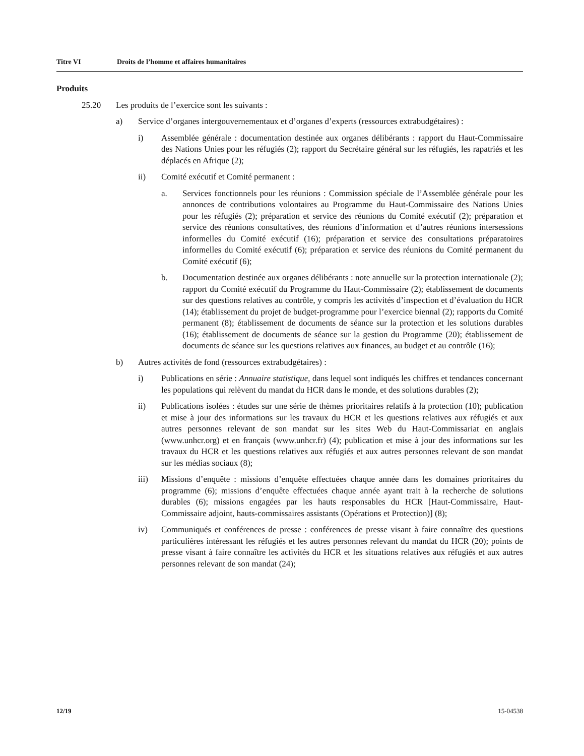Titre VI Droits de l’homme et affaires humanitaires
Produits
25.20 Les produits de l’exercice sont les suivants :
a) Service d’organes intergouvernementaux et d’organes d’experts (ressources extrabudgétaires) :
i) Assemblée générale : documentation destinée aux organes délibérants : rapport du Haut-Commissaire des Nations Unies pour les réfugiés (2); rapport du Secrétaire général sur les réfugiés, les rapatriés et les déplacés en Afrique (2);
ii) Comité exécutif et Comité permanent :
a. Services fonctionnels pour les réunions : Commission spéciale de l’Assemblée générale pour les annonces de contributions volontaires au Programme du Haut-Commissaire des Nations Unies pour les réfugiés (2); préparation et service des réunions du Comité exécutif (2); préparation et service des réunions consultatives, des réunions d’information et d’autres réunions intersessions informelles du Comité exécutif (16); préparation et service des consultations préparatoires informelles du Comité exécutif (6); préparation et service des réunions du Comité permanent du Comité exécutif (6);
b. Documentation destinée aux organes délibérants : note annuelle sur la protection internationale (2); rapport du Comité exécutif du Programme du Haut-Commissaire (2); établissement de documents sur des questions relatives au contrôle, y compris les activités d’inspection et d’évaluation du HCR (14); établissement du projet de budget-programme pour l’exercice biennal (2); rapports du Comité permanent (8); établissement de documents de séance sur la protection et les solutions durables (16); établissement de documents de séance sur la gestion du Programme (20); établissement de documents de séance sur les questions relatives aux finances, au budget et au contrôle (16);
b) Autres activités de fond (ressources extrabudgétaires) :
i) Publications en série : Annuaire statistique, dans lequel sont indiqués les chiffres et tendances concernant les populations qui relèvent du mandat du HCR dans le monde, et des solutions durables (2);
ii) Publications isolées : études sur une série de thèmes prioritaires relatifs à la protection (10); publication et mise à jour des informations sur les travaux du HCR et les questions relatives aux réfugiés et aux autres personnes relevant de son mandat sur les sites Web du Haut-Commissariat en anglais (www.unhcr.org) et en français (www.unhcr.fr) (4); publication et mise à jour des informations sur les travaux du HCR et les questions relatives aux réfugiés et aux autres personnes relevant de son mandat sur les médias sociaux (8);
iii) Missions d’enquête : missions d’enquête effectuées chaque année dans les domaines prioritaires du programme (6); missions d’enquête effectuées chaque année ayant trait à la recherche de solutions durables (6); missions engagées par les hauts responsables du HCR [Haut-Commissaire, Haut-Commissaire adjoint, hauts-commissaires assistants (Opérations et Protection)] (8);
iv) Communiqués et conférences de presse : conférences de presse visant à faire connaître des questions particulières intéressant les réfugiés et les autres personnes relevant du mandat du HCR (20); points de presse visant à faire connaître les activités du HCR et les situations relatives aux réfugiés et aux autres personnes relevant de son mandat (24);
12/19 15-04538